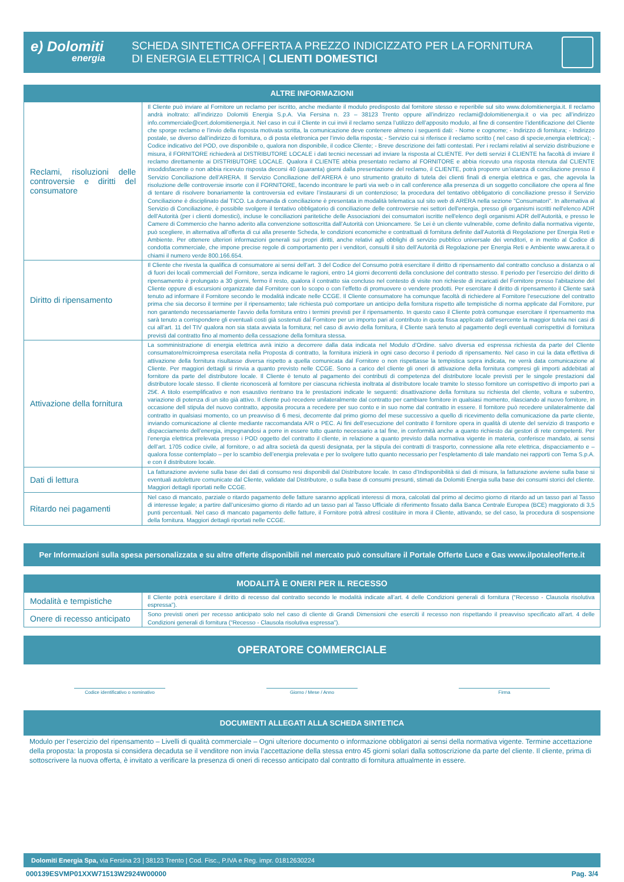e) Dolomiti
energia
SCHEDA SINTETICA OFFERTA A PREZZO INDICIZZATO PER LA FORNITURA
DI ENERGIA ELETTRICA | CLIENTI DOMESTICI
ALTRE INFORMAZIONI
| Reclami, risoluzioni delle controversie e diritti del consumatore | Il Cliente può inviare al Fornitore un reclamo per iscritto, anche mediante il modulo predisposto dal fornitore stesso e reperibile sul sito www.dolomitienergia.it. Il reclamo andrà inoltrato: all’indirizzo Dolomiti Energia S.p.A. Via Fersina n. 23 – 38123 Trento oppure all’indirizzo reclami@dolomitienergia.it o via pec all’indirizzo info.commerciale@cert.dolomitienergia.it. Nel caso in cui il Cliente in cui invii il reclamo senza l’utilizzo dell’apposito modulo, al fine di consentire l’identificazione del Cliente che sporge reclamo e l’invio della risposta motivata scritta, la comunicazione deve contenere almeno i seguenti dati: - Nome e cognome; - Indirizzo di fornitura; - Indirizzo postale, se diverso dall’indirizzo di fornitura, o di posta elettronica per l’invio della risposta; - Servizio cui si riferisce il reclamo scritto ( nel caso di specie,energia elettrica); - Codice indicativo del POD, ove disponibile o, qualora non disponibile, il codice Cliente; - Breve descrizione dei fatti contestati. Per i reclami relativi al servizio distribuzione e misura, il FORNITORE richiederà al DISTRIBUTORE LOCALE i dati tecnici necessari ad inviare la risposta al CLIENTE. Per detti servizi il CLIENTE ha facoltà di inviare il reclamo direttamente ai DISTRIBUTORE LOCALE. Qualora il CLIENTE abbia presentato reclamo al FORNITORE e abbia ricevuto una risposta ritenuta dal CLIENTE insoddisfacente o non abbia ricevuto risposta decorsi 40 (quaranta) giorni dalla presentazione del reclamo, il CLIENTE, potrà proporre un’istanza di conciliazione presso il Servizio Conciliazione dell’ARERA. Il Servizio Conciliazione dell’ARERA è uno strumento gratuito di tutela dei clienti finali di energia elettrica e gas, che agevola la risoluzione delle controversie insorte con il FORNITORE, facendo incontrare le parti via web o in call conference alla presenza di un soggetto conciliatore che opera al fine di tentare di risolvere bonariamente la controversia ed evitare l’instaurarsi di un contenzioso; la procedura del tentativo obbligatorio di conciliazione presso il Servizio Conciliazione è disciplinato dal TICO. La domanda di conciliazione è presentata in modalità telematica sul sito web di ARERA nella sezione "Consumatori". In alternativa al Servizio di Conciliazione, è possibile svolgere il tentativo obbligatorio di conciliazione delle controversie nei settori dell'energia, presso gli organismi iscritti nell'elenco ADR dell'Autorità (per i clienti domestici), incluse le conciliazioni paritetiche delle Associazioni dei consumatori iscritte nell'elenco degli organismi ADR dell'Autorità, e presso le Camere di Commercio che hanno aderito alla convenzione sottoscritta dall'Autorità con Unioncamere. Se Lei è un cliente vulnerabile, come definito dalla normativa vigente, può scegliere, in alternativa all’offerta di cui alla presente Scheda, le condizioni economiche e contrattuali di fornitura definite dall’Autorità di Regolazione per Energia Reti e Ambiente. Per ottenere ulteriori informazioni generali sui propri diritti, anche relativi agli obblighi di servizio pubblico universale dei venditori, e in merito al Codice di condotta commerciale, che impone precise regole di comportamento per i venditori, consulti il sito dell’Autorità di Regolazione per Energia Reti e Ambiente www.arera.it o chiami il numero verde 800.166.654. |
| Diritto di ripensamento | Il Cliente che rivesta la qualifica di consumatore ai sensi dell’art. 3 del Codice del Consumo potrà esercitare il diritto di ripensamento dal contratto concluso a distanza o al di fuori dei locali commerciali del Fornitore, senza indicarne le ragioni, entro 14 giorni decorrenti della conclusione del contratto stesso. Il periodo per l’esercizio del diritto di ripensamento è prolungato a 30 giorni, fermo il resto, qualora il contratto sia concluso nel contesto di visite non richieste di incaricati del Fornitore presso l’abitazione del Cliente oppure di escursioni organizzate dal Fornitore con lo scopo o con l’effetto di promuovere o vendere prodotti. Per esercitare il diritto di ripensamento il Cliente sarà tenuto ad informare il Fornitore secondo le modalità indicate nelle CCGE. Il Cliente consumatore ha comunque facoltà di richiedere al Fornitore l’esecuzione del contratto prima che sia decorso il termine per il ripensamento; tale richiesta può comportare un anticipo della fornitura rispetto alle tempistiche di norma applicate dal Fornitore, pur non garantendo necessariamente l’avvio della fornitura entro i termini previsti per il ripensamento. In questo caso il Cliente potrà comunque esercitare il ripensamento ma sarà tenuto a corrispondere gli eventuali costi già sostenuti dal Fornitore per un importo pari al contributo in quota fissa applicato dall’esercente la maggior tutela nei casi di cui all’art. 11 del TIV qualora non sia stata avviata la fornitura; nel caso di avvio della fornitura, il Cliente sarà tenuto al pagamento degli eventuali corrispettivi di fornitura previsti dal contratto fino al momento della cessazione della fornitura stessa. |
| Attivazione della fornitura | La somministrazione di energia elettrica avrà inizio a decorrere dalla data indicata nel Modulo d’Ordine. salvo diversa ed espressa richiesta da parte del Cliente consumatore/microimpresa esercitata nella Proposta di contratto, la fornitura inizierà in ogni caso decorso il periodo di ripensamento. Nel caso in cui la data effettiva di attivazione della fornitura risultasse diversa rispetto a quella comunicata dal Fornitore o non rispettasse la tempistica sopra indicata, ne verrà data comunicazione al Cliente. Per maggiori dettagli si rinvia a quanto previsto nelle CCGE. Sono a carico del cliente gli oneri di attivazione della fornitura compresi gli importi addebitati al fornitore da parte del distributore locale. Il Cliente è tenuto al pagamento dei contributi di competenza del distributore locale previsti per le singole prestazioni dal distributore locale stesso. Il cliente riconoscerà al fornitore per ciascuna richiesta inoltrata al distributore locale tramite lo stesso fornitore un corrispettivo di importo pari a 25€. A titolo esemplificativo e non esaustivo rientrano tra le prestazioni indicate le seguenti: disattivazione della fornitura su richiesta del cliente, voltura e subentro, variazione di potenza di un sito già attivo. Il cliente può recedere unilateralmente dal contratto per cambiare fornitore in qualsiasi momento, rilasciando al nuovo fornitore, in occasione dell stipula del nuovo contratto, apposita procura a recedere per suo conto e in suo nome dal contratto in essere. Il fornitore può recedere unilateralmente dal contratto in qualsiasi momento, co un preavviso di 6 mesi, decorrente dal primo giorno del mese successivo a quello di ricevimento della comunicazione da parte cliente, inviando comunicazione al cliente mediante raccomandata A/R o PEC. Ai fini dell’esecuzione del contratto il fornitore opera in qualità di utente del servizio di trasporto e dispacciamento dell’energia, impegnandosi a porre in essere tutto quanto necessario a tal fine, in conformità anche a quanto richiesto dai gestori di rete competenti. Per l’energia elettrica prelevata presso i POD oggetto del contratto il cliente, in relazione a quanto previsto dalla normativa vigente in materia, conferisce mandato, ai sensi dell’art. 1705 codice civile, al fornitore, o ad altra società da questi designata, per la stipula dei contratti di trasporto, connessione alla rete elettrica, dispacciamento e – qualora fosse contemplato – per lo scambio dell’energia prelevata e per lo svolgere tutto quanto necessario per l’espletamento di tale mandato nei rapporti con Tema S.p.A. e con il distributore locale. |
| Dati di lettura | La fatturazione avviene sulla base dei dati di consumo resi disponibili dal Distributore locale. In caso d’Indisponibilità si dati di misura, la fatturazione avviene sulla base si eventuali autoletture comunicate dal Cliente, validate dal Distributore, o sulla base di consumi presunti, stimati da Dolomiti Energia sulla base dei consumi storici del cliente. Maggiori dettagli riportati nelle CCGE. |
| Ritardo nei pagamenti | Nel caso di mancato, parziale o ritardo pagamento delle fatture saranno applicati interessi di mora, calcolati dal primo al decimo giorno di ritardo ad un tasso pari al Tasso di interesse legale; a partire dall’unicesimo giorno di ritardo ad un tasso pari al Tasso Ufficiale di riferimento fissato dalla Banca Centrale Europea (BCE) maggiorato di 3,5 punti percentuali. Nel caso di mancato pagamento delle fatture, il Fornitore potrà altresì costituire in mora il Cliente, attivando, se del caso, la procedura di sospensione della fornitura. Maggiori dettagli riportati nelle CCGE. |
Per Informazioni sulla spesa personalizzata e su altre offerte disponibili nel mercato può consultare il Portale Offerte Luce e Gas www.ilpotaleofferte.it
MODALITÀ E ONERI PER IL RECESSO
| Modalità e tempistiche | Il Cliente potrà esercitare il diritto di recesso dal contratto secondo le modalità indicate all’art. 4 delle Condizioni generali di fornitura (“Recesso - Clausola risolutiva espressa”). |
| Onere di recesso anticipato | Sono previsti oneri per recesso anticipato solo nel caso di cliente di Grandi Dimensioni che eserciti il recesso non rispettando il preavviso specificato all’art. 4 delle Condizioni generali di fornitura (“Recesso - Clausola risolutiva espressa”). |
OPERATORE COMMERCIALE
Codice identificativo o nominativo
Giorno / Mese / Anno Firma
DOCUMENTI ALLEGATI ALLA SCHEDA SINTETICA
Modulo per l’esercizio del ripensamento – Livelli di qualità commerciale – Ogni ulteriore documento o informazione obbligatori ai sensi della normativa vigente. Termine accettazione della proposta: la proposta si considera decaduta se il venditore non invia l’accettazione della stessa entro 45 giorni solari dalla sottoscrizione da parte del cliente. Il cliente, prima di sottoscrivere la nuova offerta, è invitato a verificare la presenza di oneri di recesso anticipato dal contratto di fornitura attualmente in essere.
Dolomiti Energia Spa, via Fersina 23 | 38123 Trento | Cod. Fisc., P.IVA e Reg. impr. 01812630224
000139ESVMP01XXW71513W2924W00000 Pag. 3/4